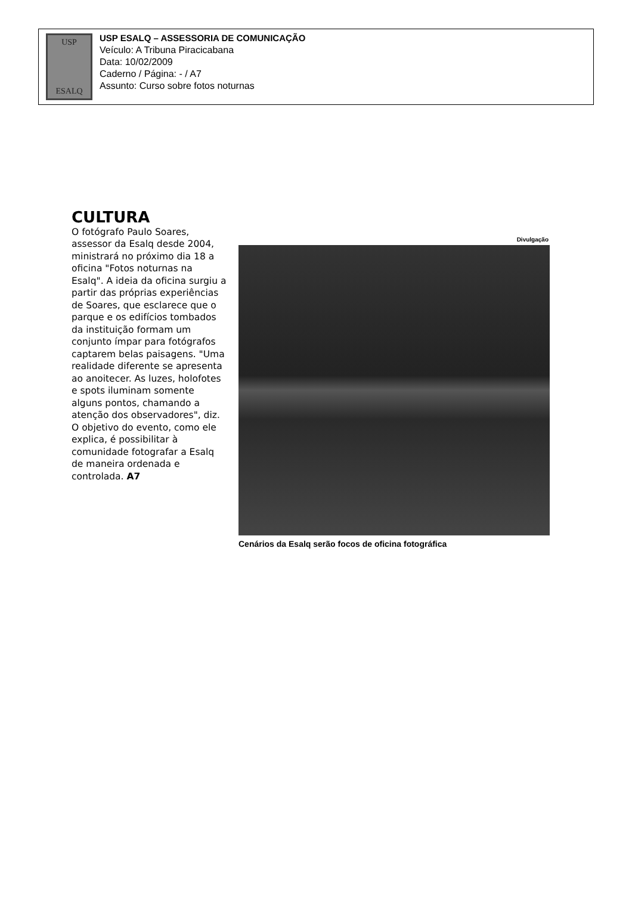USP
ESALQ
USP ESALQ – ASSESSORIA DE COMUNICAÇÃO
Veículo: A Tribuna Piracicabana
Data: 10/02/2009
Caderno / Página: - / A7
Assunto: Curso sobre fotos noturnas
CULTURA
O fotógrafo Paulo Soares, assessor da Esalq desde 2004, ministrará no próximo dia 18 a oficina "Fotos noturnas na Esalq". A ideia da oficina surgiu a partir das próprias experiências de Soares, que esclarece que o parque e os edifícios tombados da instituição formam um conjunto ímpar para fotógrafos captarem belas paisagens. "Uma realidade diferente se apresenta ao anoitecer. As luzes, holofotes e spots iluminam somente alguns pontos, chamando a atenção dos observadores", diz. O objetivo do evento, como ele explica, é possibilitar à comunidade fotografar a Esalq de maneira ordenada e controlada. A7
Divulgação
Cenários da Esalq serão focos de oficina fotográfica